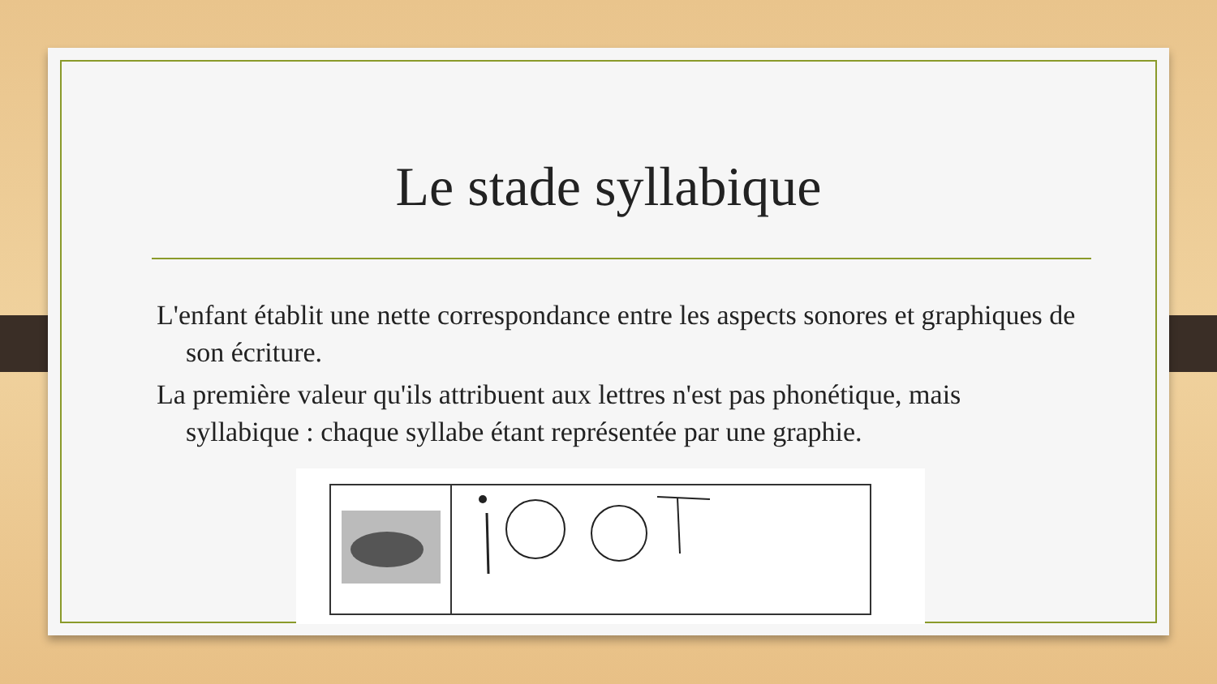Le stade syllabique
L'enfant établit une nette correspondance entre les aspects sonores et graphiques de son écriture.
La première valeur qu'ils attribuent aux lettres n'est pas phonétique, mais syllabique : chaque syllabe étant représentée par une graphie.